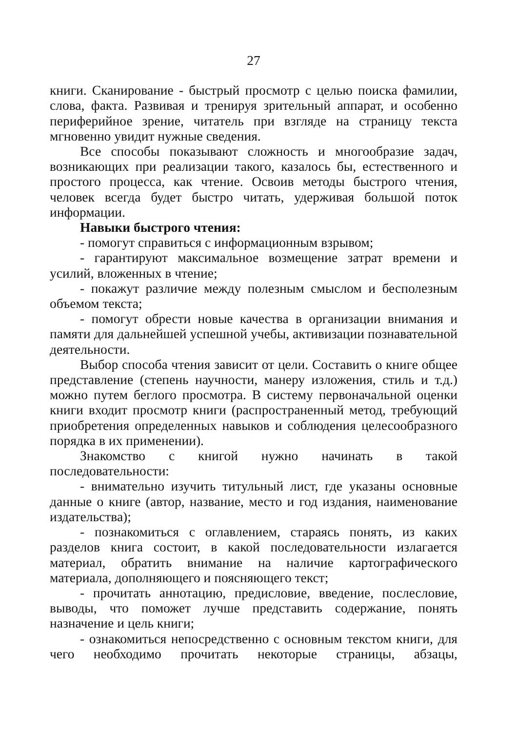27
книги. Сканирование - быстрый просмотр с целью поиска фамилии, слова, факта. Развивая и тренируя зрительный аппарат, и особенно периферийное зрение, читатель при взгляде на страницу текста мгновенно увидит нужные сведения.
Все способы показывают сложность и многообразие задач, возникающих при реализации такого, казалось бы, естественного и простого процесса, как чтение. Освоив методы быстрого чтения, человек всегда будет быстро читать, удерживая большой поток информации.
Навыки быстрого чтения:
- помогут справиться с информационным взрывом;
- гарантируют максимальное возмещение затрат времени и усилий, вложенных в чтение;
- покажут различие между полезным смыслом и бесполезным объемом текста;
- помогут обрести новые качества в организации внимания и памяти для дальнейшей успешной учебы, активизации познавательной деятельности.
Выбор способа чтения зависит от цели. Составить о книге общее представление (степень научности, манеру изложения, стиль и т.д.) можно путем беглого просмотра. В систему первоначальной оценки книги входит просмотр книги (распространенный метод, требующий приобретения определенных навыков и соблюдения целесообразного порядка в их применении).
Знакомство с книгой нужно начинать в такой последовательности:
- внимательно изучить титульный лист, где указаны основные данные о книге (автор, название, место и год издания, наименование издательства);
- познакомиться с оглавлением, стараясь понять, из каких разделов книга состоит, в какой последовательности излагается материал, обратить внимание на наличие картографического материала, дополняющего и поясняющего текст;
- прочитать аннотацию, предисловие, введение, послесловие, выводы, что поможет лучше представить содержание, понять назначение и цель книги;
- ознакомиться непосредственно с основным текстом книги, для чего необходимо прочитать некоторые страницы, абзацы,